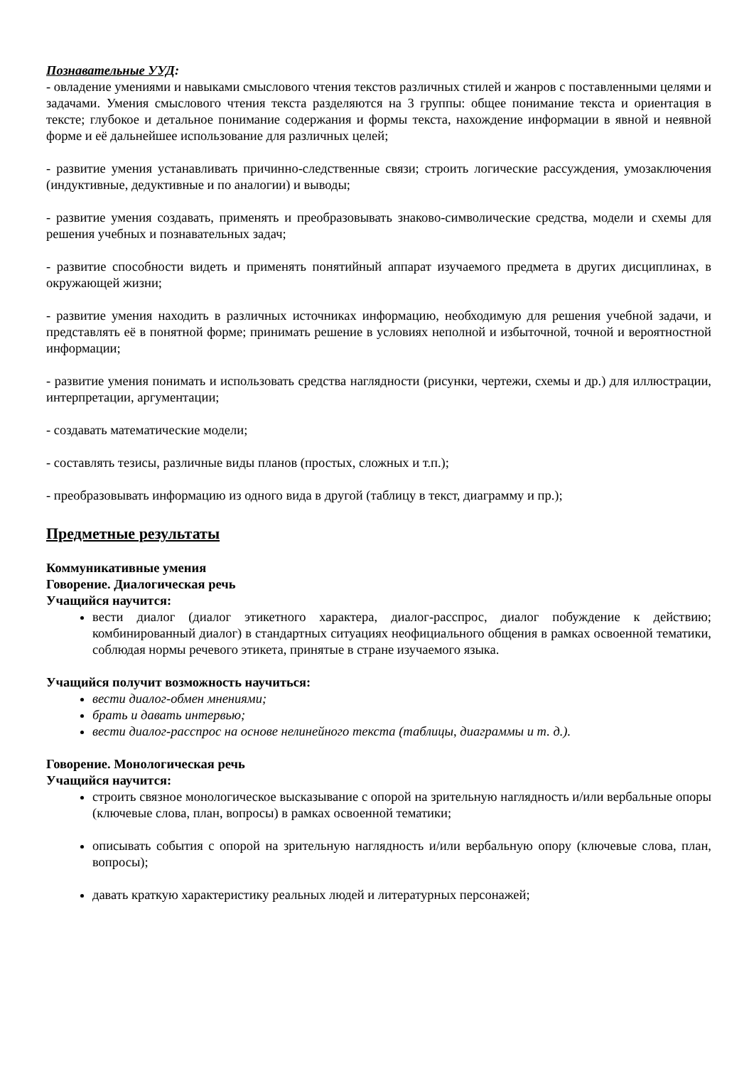Познавательные УУД:
- овладение умениями и навыками смыслового чтения текстов различных стилей и жанров с поставленными целями и задачами. Умения смыслового чтения текста разделяются на 3 группы: общее понимание текста и ориентация в тексте; глубокое и детальное понимание содержания и формы текста, нахождение информации в явной и неявной форме и её дальнейшее использование для различных целей;
- развитие умения устанавливать причинно-следственные связи; строить логические рассуждения, умозаключения (индуктивные, дедуктивные и по аналогии) и выводы;
- развитие умения создавать, применять и преобразовывать знаково-символические средства, модели и схемы для решения учебных и познавательных задач;
- развитие способности видеть и применять понятийный аппарат изучаемого предмета в других дисциплинах, в окружающей жизни;
- развитие умения находить в различных источниках информацию, необходимую для решения учебной задачи, и представлять её в понятной форме; принимать решение в условиях неполной и избыточной, точной и вероятностной информации;
- развитие умения понимать и использовать средства наглядности (рисунки, чертежи, схемы и др.) для иллюстрации, интерпретации, аргументации;
- создавать математические модели;
- составлять тезисы, различные виды планов (простых, сложных и т.п.);
- преобразовывать информацию из одного вида в другой (таблицу в текст, диаграмму и пр.);
Предметные результаты
Коммуникативные умения
Говорение. Диалогическая речь
Учащийся научится:
вести диалог (диалог этикетного характера, диалог-расспрос, диалог побуждение к действию; комбинированный диалог) в стандартных ситуациях неофициального общения в рамках освоенной тематики, соблюдая нормы речевого этикета, принятые в стране изучаемого языка.
Учащийся получит возможность научиться:
вести диалог-обмен мнениями;
брать и давать интервью;
вести диалог-расспрос на основе нелинейного текста (таблицы, диаграммы и т. д.).
Говорение. Монологическая речь
Учащийся научится:
строить связное монологическое высказывание с опорой на зрительную наглядность и/или вербальные опоры (ключевые слова, план, вопросы) в рамках освоенной тематики;
описывать события с опорой на зрительную наглядность и/или вербальную опору (ключевые слова, план, вопросы);
давать краткую характеристику реальных людей и литературных персонажей;